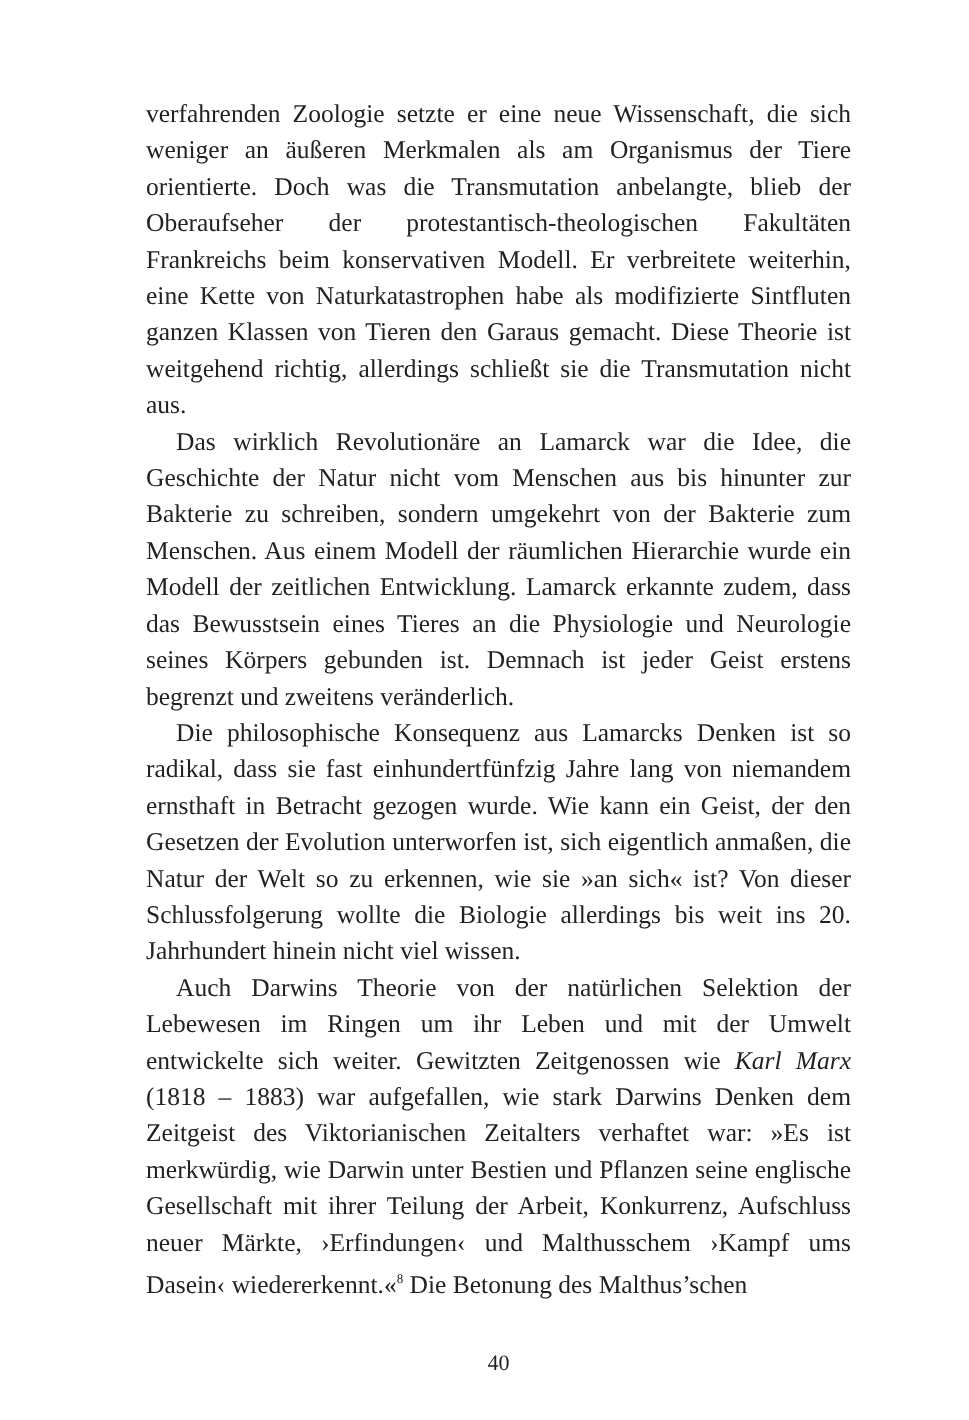verfahrenden Zoologie setzte er eine neue Wissenschaft, die sich weniger an äußeren Merkmalen als am Organismus der Tiere orientierte. Doch was die Transmutation anbelangte, blieb der Oberaufseher der protestantisch-theologischen Fakultäten Frankreichs beim konservativen Modell. Er verbreitete weiterhin, eine Kette von Naturkatastrophen habe als modifizierte Sintfluten ganzen Klassen von Tieren den Garaus gemacht. Diese Theorie ist weitgehend richtig, allerdings schließt sie die Transmutation nicht aus.
Das wirklich Revolutionäre an Lamarck war die Idee, die Geschichte der Natur nicht vom Menschen aus bis hinunter zur Bakterie zu schreiben, sondern umgekehrt von der Bakterie zum Menschen. Aus einem Modell der räumlichen Hierarchie wurde ein Modell der zeitlichen Entwicklung. Lamarck erkannte zudem, dass das Bewusstsein eines Tieres an die Physiologie und Neurologie seines Körpers gebunden ist. Demnach ist jeder Geist erstens begrenzt und zweitens veränderlich.
Die philosophische Konsequenz aus Lamarcks Denken ist so radikal, dass sie fast einhundertfünfzig Jahre lang von niemandem ernsthaft in Betracht gezogen wurde. Wie kann ein Geist, der den Gesetzen der Evolution unterworfen ist, sich eigentlich anmaßen, die Natur der Welt so zu erkennen, wie sie »an sich« ist? Von dieser Schlussfolgerung wollte die Biologie allerdings bis weit ins 20. Jahrhundert hinein nicht viel wissen.
Auch Darwins Theorie von der natürlichen Selektion der Lebewesen im Ringen um ihr Leben und mit der Umwelt entwickelte sich weiter. Gewitzten Zeitgenossen wie Karl Marx (1818 – 1883) war aufgefallen, wie stark Darwins Denken dem Zeitgeist des Viktorianischen Zeitalters verhaftet war: »Es ist merkwürdig, wie Darwin unter Bestien und Pflanzen seine englische Gesellschaft mit ihrer Teilung der Arbeit, Konkurrenz, Aufschluss neuer Märkte, ›Erfindungen‹ und Malthusschem ›Kampf ums Dasein‹ wiedererkennt.«<sup>8</sup> Die Betonung des Malthus’schen
40